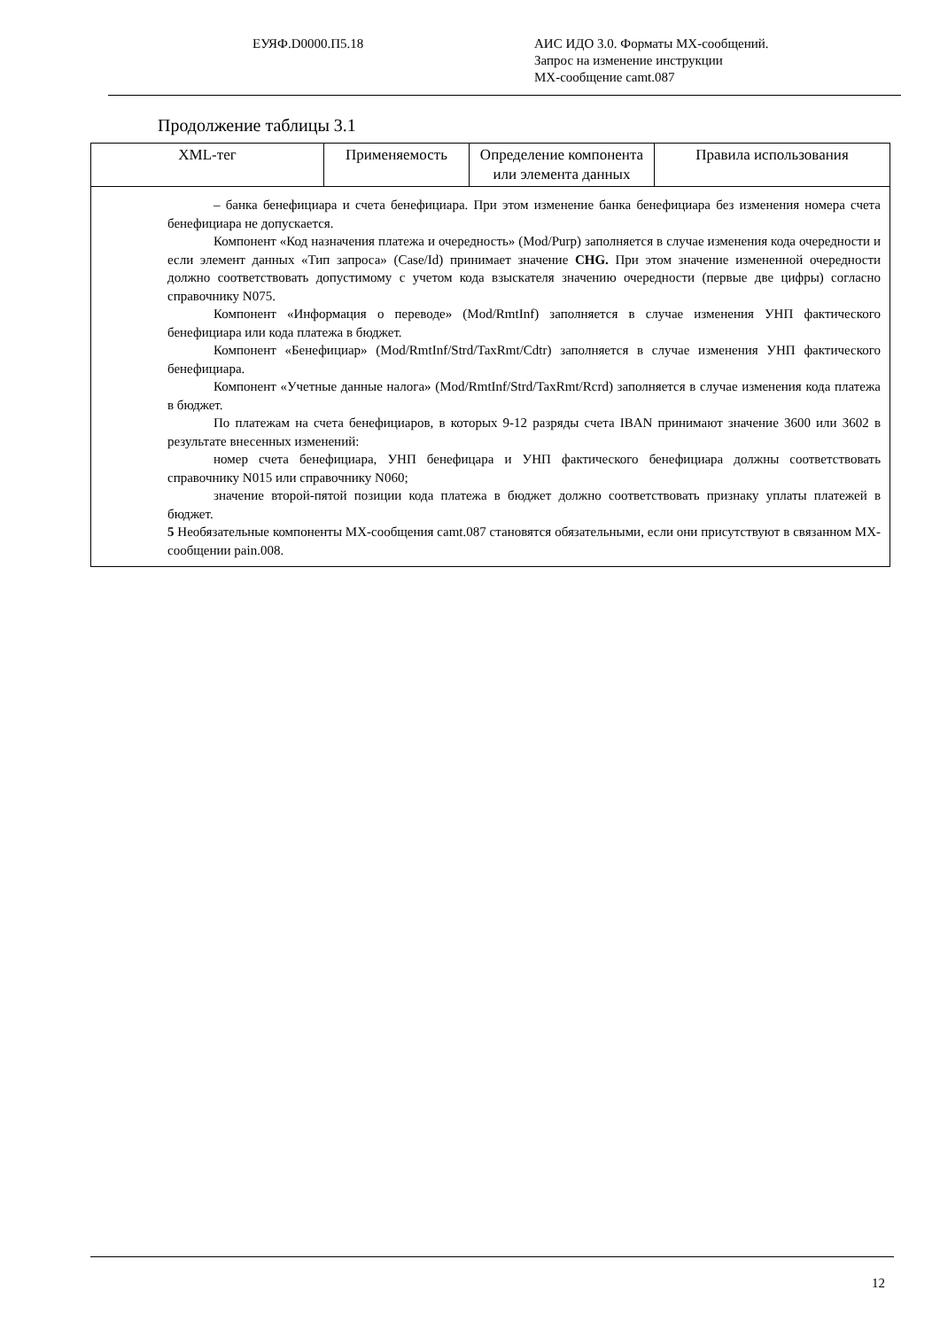ЕУЯФ.D0000.П5.18 АИС ИДО 3.0. Форматы МХ-сообщений.
Запрос на изменение инструкции
МХ-сообщение camt.087
Продолжение таблицы 3.1
| XML-тег | Применяемость | Определение компонента или элемента данных | Правила использования |
| --- | --- | --- | --- |
| – банка бенефициара и счета бенефициара. При этом изменение банка бенефициара без изменения номера счета бенефициара не допускается. Компонент «Код назначения платежа и очередность» (Mod/Purp) заполняется в случае изменения кода очередности и если элемент данных «Тип запроса» (Case/Id) принимает значение CHG. При этом значение измененной очередности должно соответствовать допустимому с учетом кода взыскателя значению очередности (первые две цифры) согласно справочнику N075. Компонент «Информация о переводе» (Mod/RmtInf) заполняется в случае изменения УНП фактического бенефициара или кода платежа в бюджет. Компонент «Бенефициар» (Mod/RmtInf/Strd/TaxRmt/Cdtr) заполняется в случае изменения УНП фактического бенефициара. Компонент «Учетные данные налога» (Mod/RmtInf/Strd/TaxRmt/Rcrd) заполняется в случае изменения кода платежа в бюджет. По платежам на счета бенефициаров, в которых 9-12 разряды счета IBAN принимают значение 3600 или 3602 в результате внесенных изменений: номер счета бенефициара, УНП бенефицара и УНП фактического бенефициара должны соответствовать справочнику N015 или справочнику N060; значение второй-пятой позиции кода платежа в бюджет должно соответствовать признаку уплаты платежей в бюджет. 5 Необязательные компоненты МХ-сообщения camt.087 становятся обязательными, если они присутствуют в связанном МХ-сообщении pain.008. | | | |
12